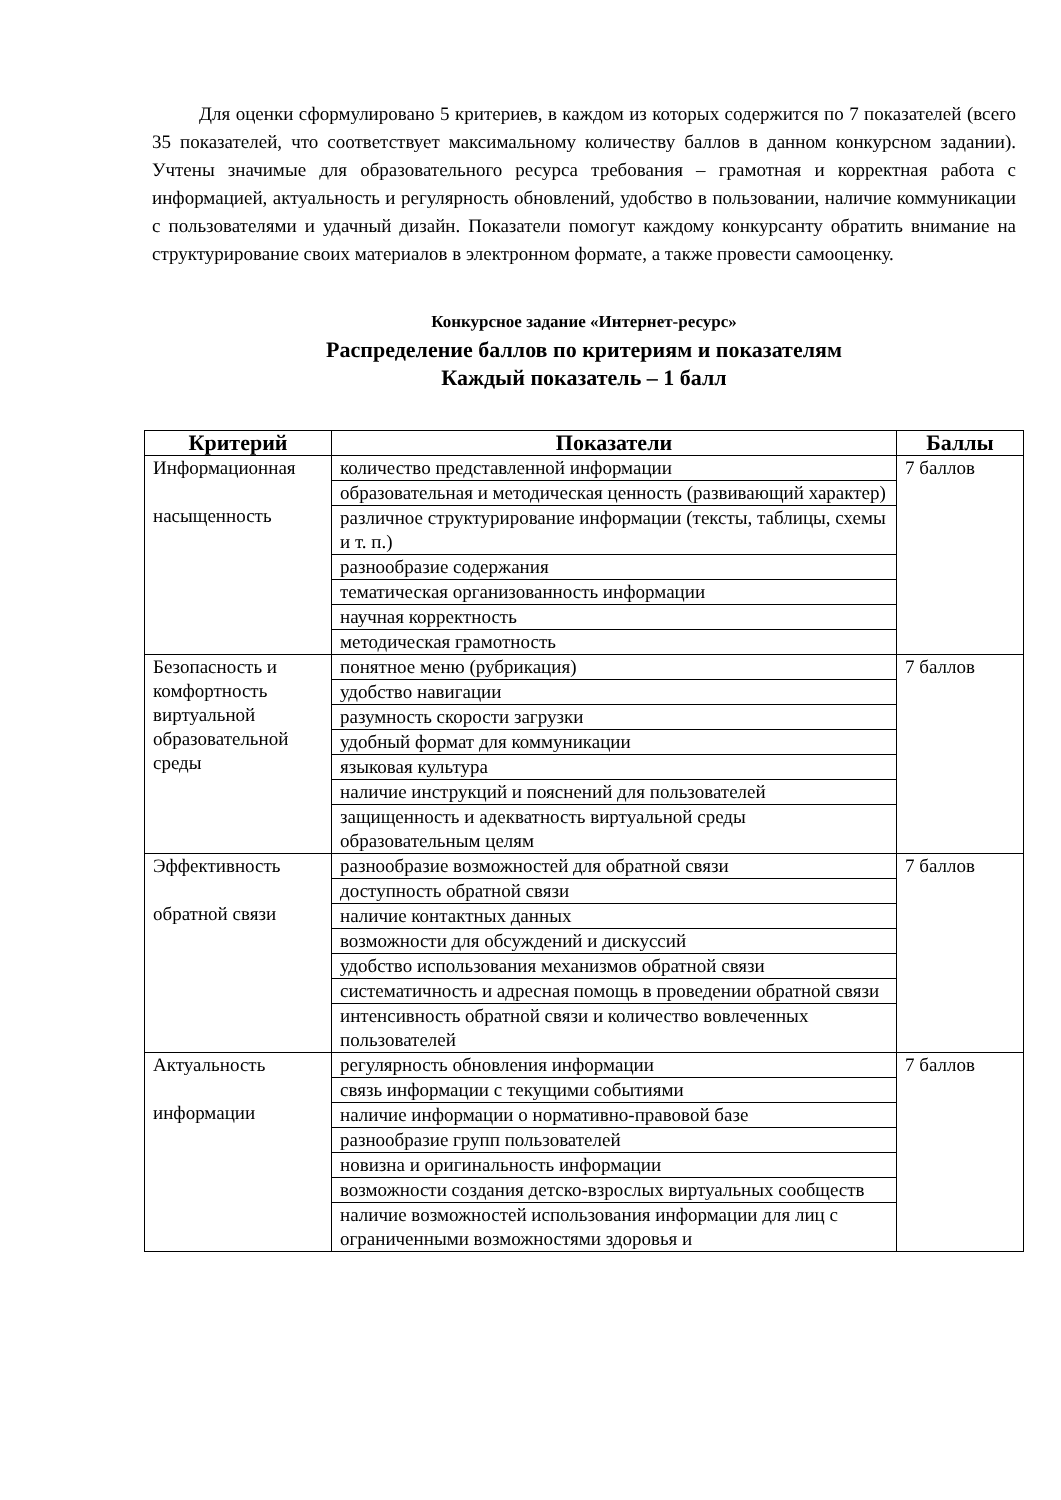Для оценки сформулировано 5 критериев, в каждом из которых содержится по 7 показателей (всего 35 показателей, что соответствует максимальному количеству баллов в данном конкурсном задании). Учтены значимые для образовательного ресурса требования – грамотная и корректная работа с информацией, актуальность и регулярность обновлений, удобство в пользовании, наличие коммуникации с пользователями и удачный дизайн. Показатели помогут каждому конкурсанту обратить внимание на структурирование своих материалов в электронном формате, а также провести самооценку.
Конкурсное задание «Интернет-ресурс»
Распределение баллов по критериям и показателям
Каждый показатель – 1 балл
| Критерий | Показатели | Баллы |
| --- | --- | --- |
| Информационная насыщенность | количество представленной информации | 7 баллов |
| | образовательная и методическая ценность (развивающий характер) | |
| | различное структурирование информации (тексты, таблицы, схемы и т. п.) | |
| | разнообразие содержания | |
| | тематическая организованность информации | |
| | научная корректность | |
| | методическая грамотность | |
| Безопасность и комфортность виртуальной образовательной среды | понятное меню (рубрикация) | 7 баллов |
| | удобство навигации | |
| | разумность скорости загрузки | |
| | удобный формат для коммуникации | |
| | языковая культура | |
| | наличие инструкций и пояснений для пользователей | |
| | защищенность и адекватность виртуальной среды образовательным целям | |
| Эффективность обратной связи | разнообразие возможностей для обратной связи | 7 баллов |
| | доступность обратной связи | |
| | наличие контактных данных | |
| | возможности для обсуждений и дискуссий | |
| | удобство использования механизмов обратной связи | |
| | систематичность и адресная помощь в проведении обратной связи | |
| | интенсивность обратной связи и количество вовлеченных пользователей | |
| Актуальность информации | регулярность обновления информации | 7 баллов |
| | связь информации с текущими событиями | |
| | наличие информации о нормативно-правовой базе | |
| | разнообразие групп пользователей | |
| | новизна и оригинальность информации | |
| | возможности создания детско-взрослых виртуальных сообществ | |
| | наличие возможностей использования информации для лиц с ограниченными возможностями здоровья и | |